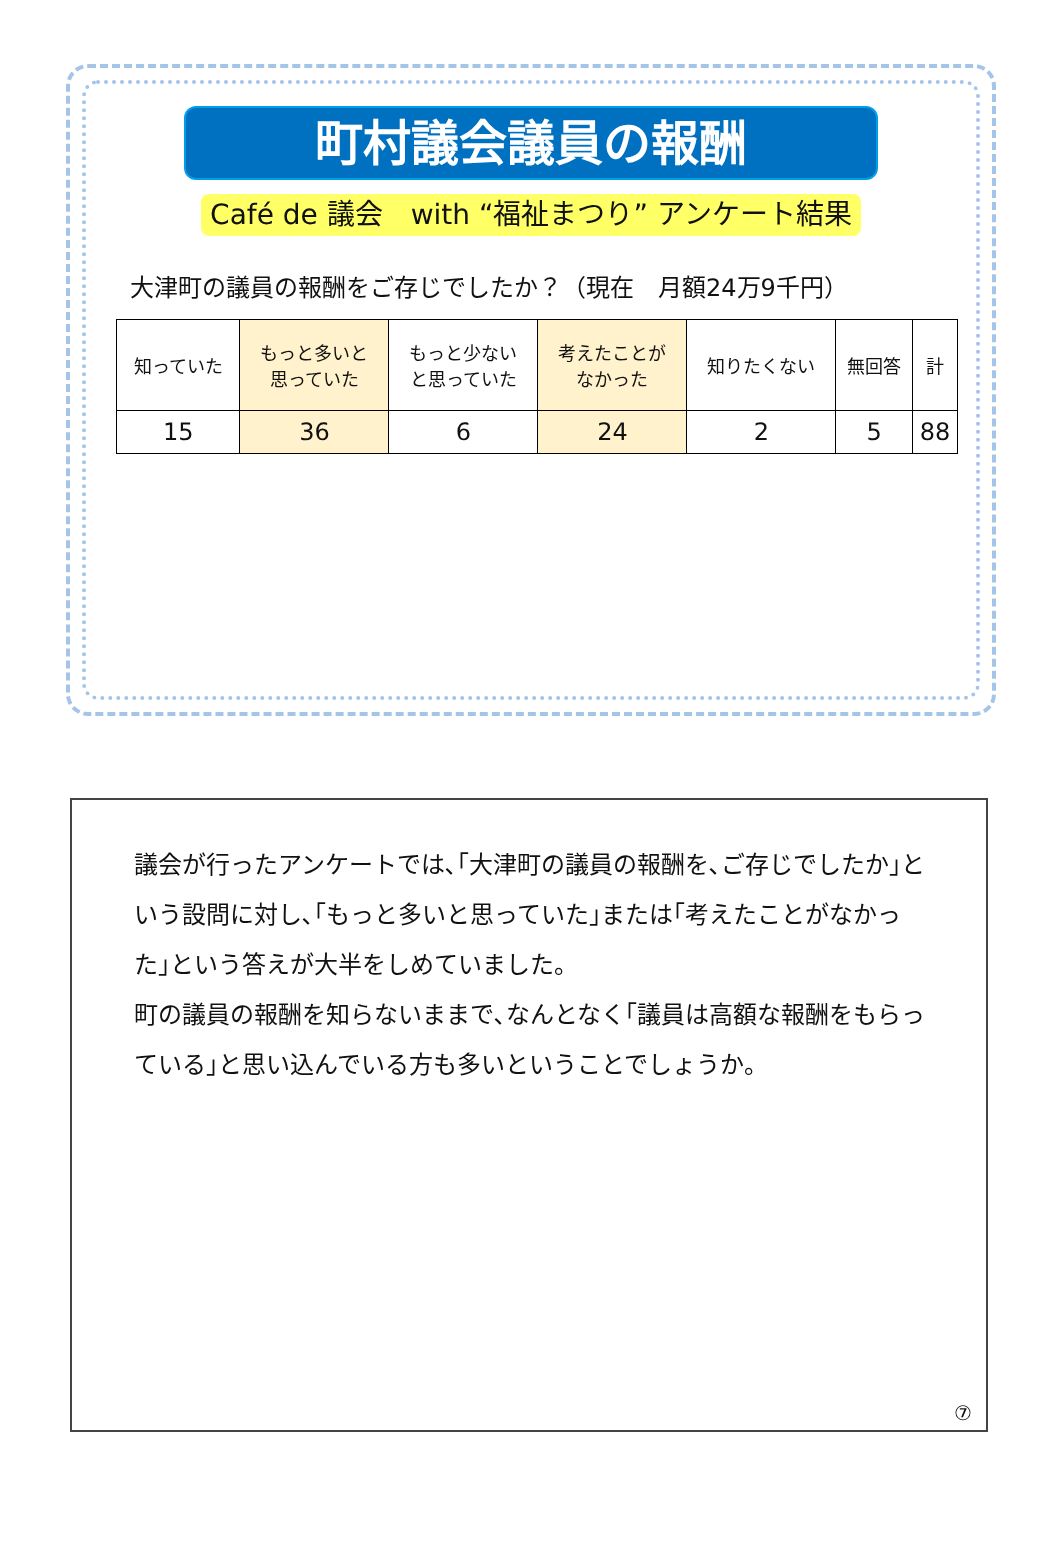町村議会議員の報酬
Café de 議会　with “福祉まつり” アンケート結果
大津町の議員の報酬をご存じでしたか？（現在　月額24万9千円）
| 知っていた | もっと多いと 思っていた | もっと少ない と思っていた | 考えたことが なかった | 知りたくない | 無回答 | 計 |
| 15 | 36 | 6 | 24 | 2 | 5 | 88 |
議会が行ったアンケートでは､｢大津町の議員の報酬を､ご存じでしたか｣という設問に対し､｢もっと多いと思っていた｣または｢考えたことがなかった｣という答えが大半をしめていました。
町の議員の報酬を知らないままで､なんとなく｢議員は高額な報酬をもらっている｣と思い込んでいる方も多いということでしょうか。
⑦